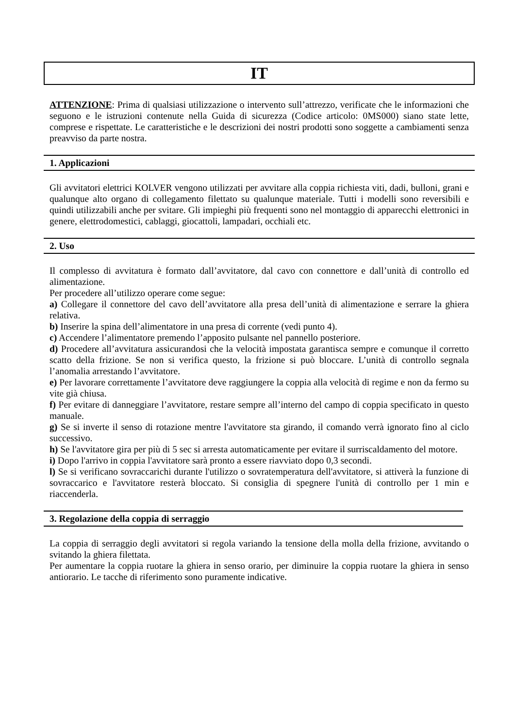IT
ATTENZIONE: Prima di qualsiasi utilizzazione o intervento sull’attrezzo, verificate che le informazioni che seguono e le istruzioni contenute nella Guida di sicurezza (Codice articolo: 0MS000) siano state lette, comprese e rispettate. Le caratteristiche e le descrizioni dei nostri prodotti sono soggette a cambiamenti senza preavviso da parte nostra.
1. Applicazioni
Gli avvitatori elettrici KOLVER vengono utilizzati per avvitare alla coppia richiesta viti, dadi, bulloni, grani e qualunque alto organo di collegamento filettato su qualunque materiale. Tutti i modelli sono reversibili e quindi utilizzabili anche per svitare. Gli impieghi più frequenti sono nel montaggio di apparecchi elettronici in genere, elettrodomestici, cablaggi, giocattoli, lampadari, occhiali etc.
2. Uso
Il complesso di avvitatura è formato dall’avvitatore, dal cavo con connettore e dall’unità di controllo ed alimentazione.
Per procedere all’utilizzo operare come segue:
a) Collegare il connettore del cavo dell’avvitatore alla presa dell’unità di alimentazione e serrare la ghiera relativa.
b) Inserire la spina dell’alimentatore in una presa di corrente (vedi punto 4).
c) Accendere l’alimentatore premendo l’apposito pulsante nel pannello posteriore.
d) Procedere all’avvitatura assicurandosi che la velocità impostata garantisca sempre e comunque il corretto scatto della frizione. Se non si verifica questo, la frizione si può bloccare. L’unità di controllo segnala l’anomalia arrestando l’avvitatore.
e) Per lavorare correttamente l’avvitatore deve raggiungere la coppia alla velocità di regime e non da fermo su vite già chiusa.
f) Per evitare di danneggiare l’avvitatore, restare sempre all’interno del campo di coppia specificato in questo manuale.
g) Se si inverte il senso di rotazione mentre l'avvitatore sta girando, il comando verrà ignorato fino al ciclo successivo.
h) Se l'avvitatore gira per più di 5 sec si arresta automaticamente per evitare il surriscaldamento del motore.
i) Dopo l'arrivo in coppia l'avvitatore sarà pronto a essere riavviato dopo 0,3 secondi.
l) Se si verificano sovraccarichi durante l'utilizzo o sovratemperatura dell'avvitatore, si attiverà la funzione di sovraccarico e l'avvitatore resterà bloccato. Si consiglia di spegnere l'unità di controllo per 1 min e riaccenderla.
3. Regolazione della coppia di serraggio
La coppia di serraggio degli avvitatori si regola variando la tensione della molla della frizione, avvitando o svitando la ghiera filettata.
Per aumentare la coppia ruotare la ghiera in senso orario, per diminuire la coppia ruotare la ghiera in senso antiorario. Le tacche di riferimento sono puramente indicative.